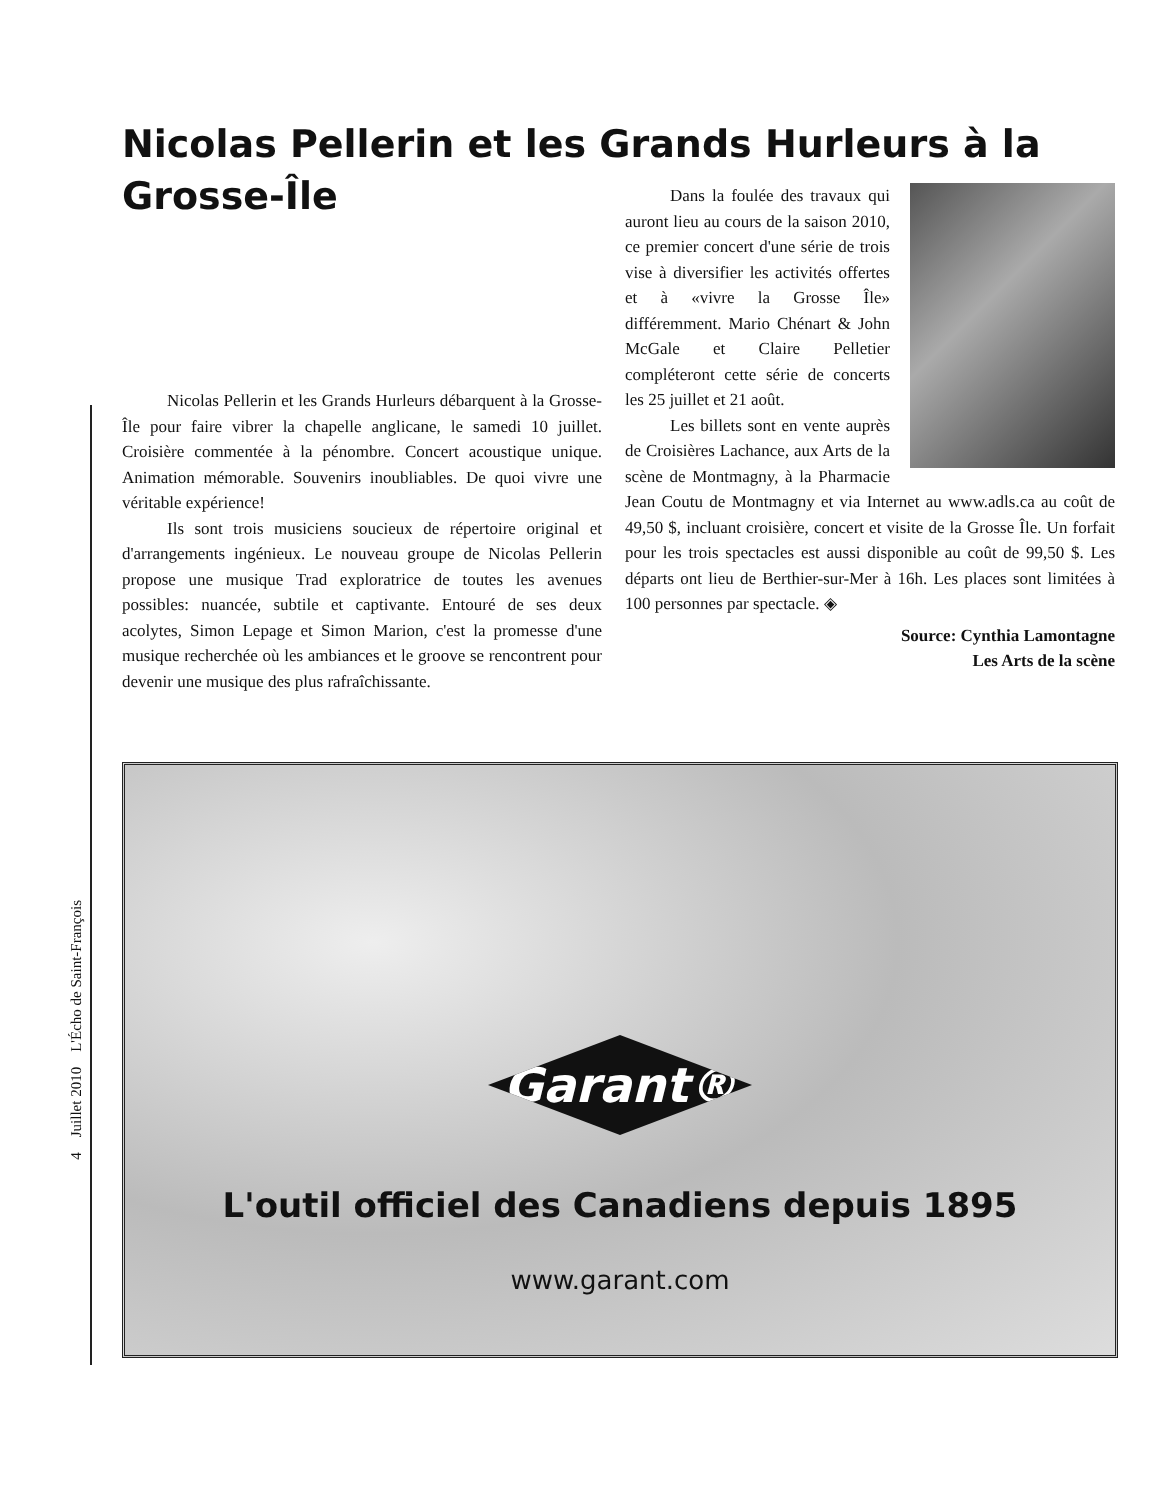Nicolas Pellerin et les Grands Hurleurs à la Grosse-Île
Nicolas Pellerin et les Grands Hurleurs débarquent à la Grosse-Île pour faire vibrer la chapelle anglicane, le samedi 10 juillet. Croisière commentée à la pénombre. Concert acoustique unique. Animation mémorable. Souvenirs inoubliables. De quoi vivre une véritable expérience!
Ils sont trois musiciens soucieux de répertoire original et d'arrangements ingénieux. Le nouveau groupe de Nicolas Pellerin propose une musique Trad exploratrice de toutes les avenues possibles: nuancée, subtile et captivante. Entouré de ses deux acolytes, Simon Lepage et Simon Marion, c'est la promesse d'une musique recherchée où les ambiances et le groove se rencontrent pour devenir une musique des plus rafraîchissante.
Dans la foulée des travaux qui auront lieu au cours de la saison 2010, ce premier concert d'une série de trois vise à diversifier les activités offertes et à «vivre la Grosse Île» différemment. Mario Chénart & John McGale et Claire Pelletier compléteront cette série de concerts les 25 juillet et 21 août.
Les billets sont en vente auprès de Croisières Lachance, aux Arts de la scène de Montmagny, à la Pharmacie Jean Coutu de Montmagny et via Internet au www.adls.ca au coût de 49,50 $, incluant croisière, concert et visite de la Grosse Île. Un forfait pour les trois spectacles est aussi disponible au coût de 99,50 $. Les départs ont lieu de Berthier-sur-Mer à 16h. Les places sont limitées à 100 personnes par spectacle. ◈
Source: Cynthia Lamontagne
Les Arts de la scène
Garant®
L'outil officiel des Canadiens depuis 1895
www.garant.com
4 Juillet 2010 L'Écho de Saint-François